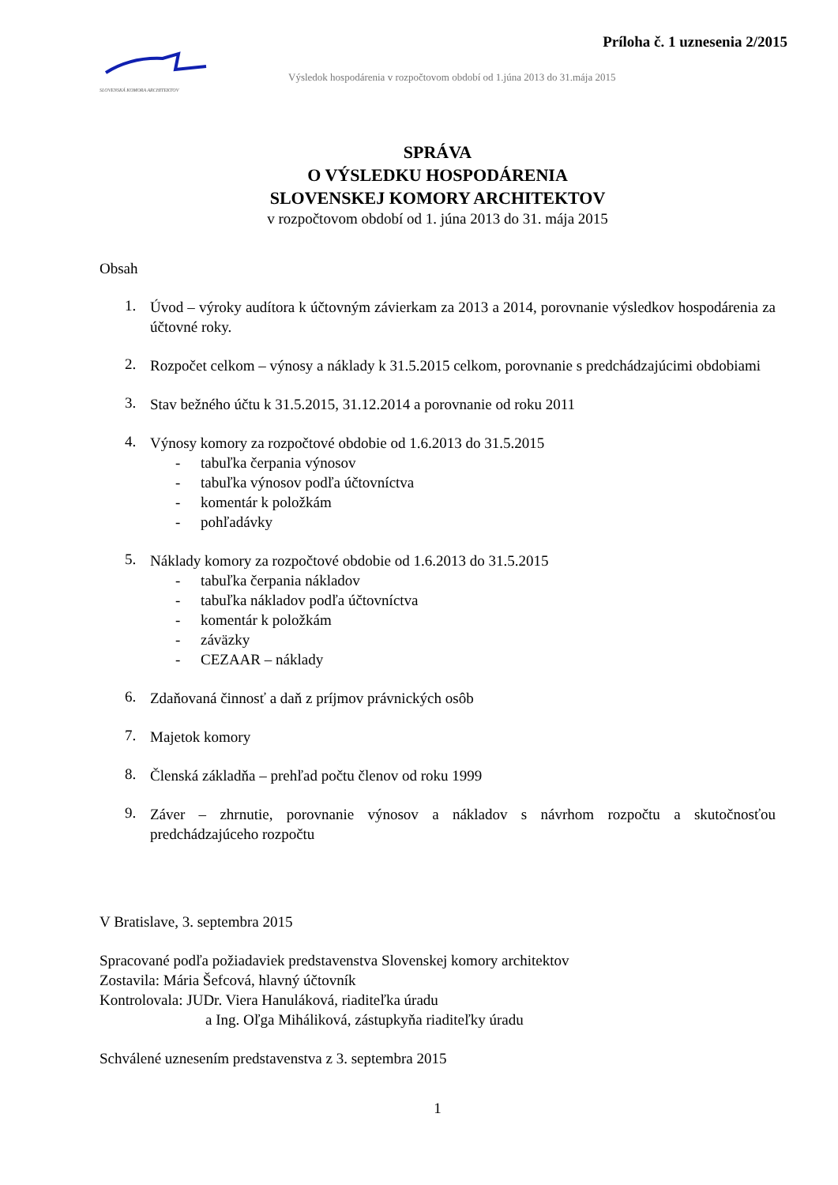Príloha č. 1 uznesenia 2/2015
SLOVENSKÁ KOMORA ARCHITEKTOV
Výsledok hospodárenia v rozpočtovom období od 1.júna 2013 do 31.mája 2015
SPRÁVA
O VÝSLEDKU HOSPODÁRENIA
SLOVENSKEJ KOMORY ARCHITEKTOV
v rozpočtovom období od 1. júna 2013 do 31. mája 2015
Obsah
1.
Úvod – výroky audítora k účtovným závierkam za 2013 a 2014, porovnanie výsledkov hospodárenia za účtovné roky.
2.
Rozpočet celkom – výnosy a náklady k 31.5.2015 celkom, porovnanie s predchádzajúcimi obdobiami
3.
Stav bežného účtu k 31.5.2015, 31.12.2014 a porovnanie od roku 2011
4.
Výnosy komory za rozpočtové obdobie od 1.6.2013 do 31.5.2015
- tabuľka čerpania výnosov
- tabuľka výnosov podľa účtovníctva
- komentár k položkám
- pohľadávky
5.
Náklady komory za rozpočtové obdobie od 1.6.2013 do 31.5.2015
- tabuľka čerpania nákladov
- tabuľka nákladov podľa účtovníctva
- komentár k položkám
- záväzky
- CEZAAR – náklady
6.
Zdaňovaná činnosť a daň z príjmov právnických osôb
7.
Majetok komory
8.
Členská základňa – prehľad počtu členov od roku 1999
9.
Záver – zhrnutie, porovnanie výnosov a nákladov s návrhom rozpočtu a skutočnosťou predchádzajúceho rozpočtu
V Bratislave, 3. septembra 2015
Spracované podľa požiadaviek predstavenstva Slovenskej komory architektov
Zostavila: Mária Šefcová, hlavný účtovník
Kontrolovala: JUDr. Viera Hanuláková, riaditeľka úradu
a Ing. Oľga Miháliková, zástupkyňa riaditeľky úradu
Schválené uznesením predstavenstva z 3. septembra 2015
1